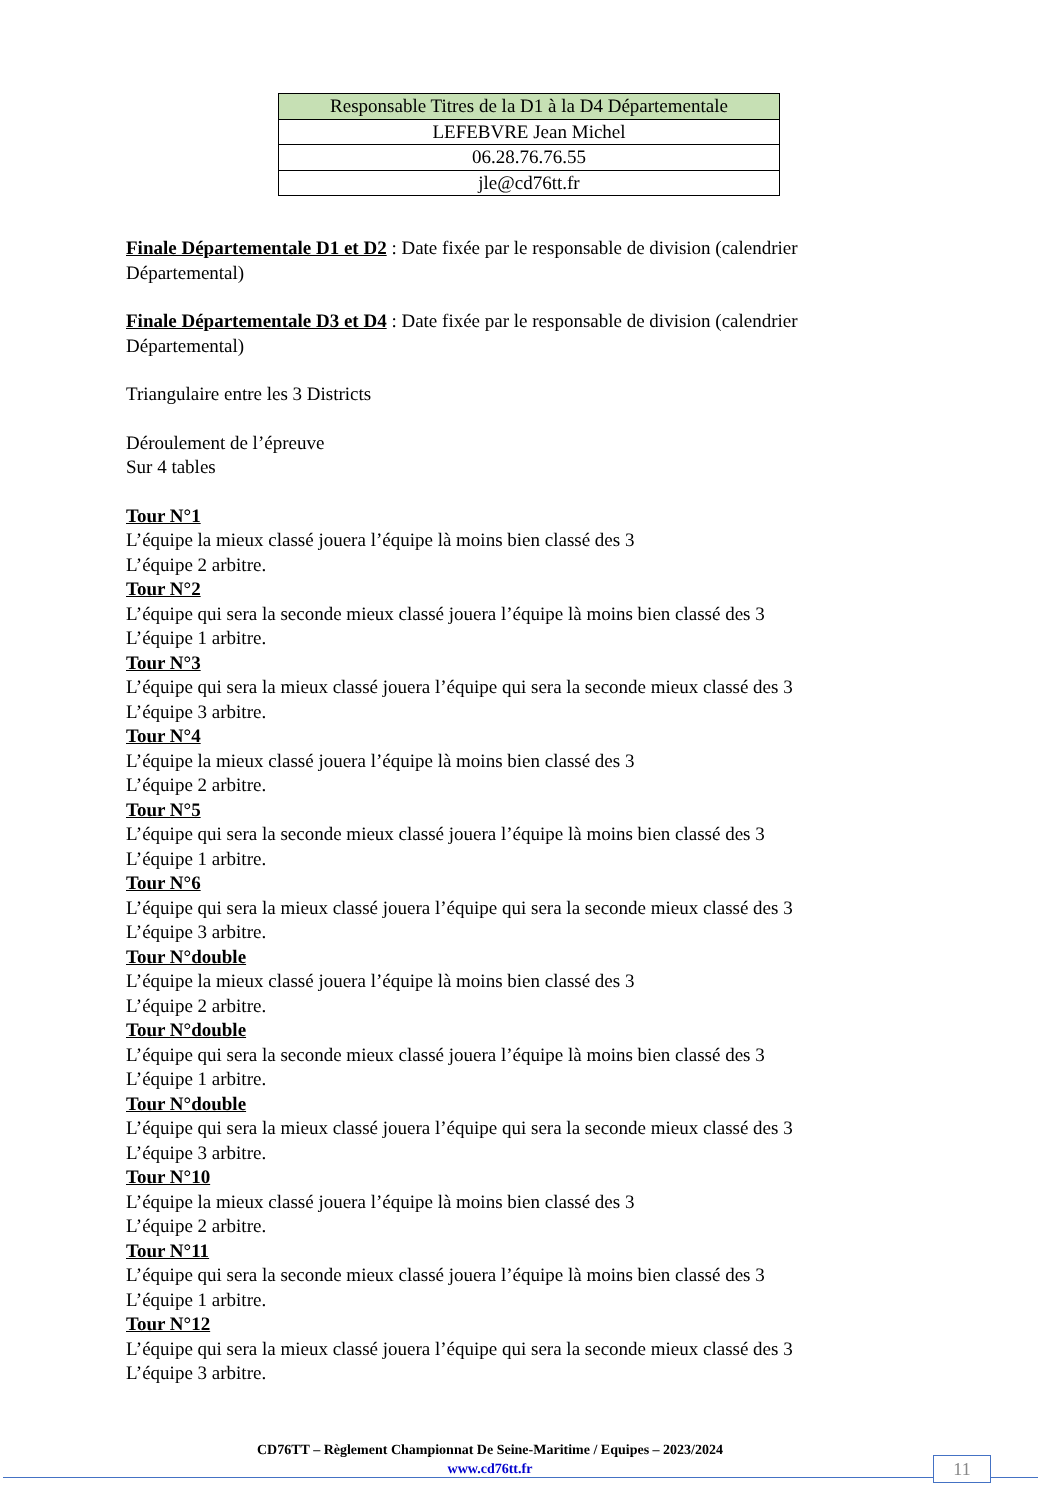| Responsable Titres de la D1 à la D4 Départementale |
| LEFEBVRE Jean Michel |
| 06.28.76.76.55 |
| jle@cd76tt.fr |
Finale Départementale D1 et D2 : Date fixée par le responsable de division (calendrier Départemental)
Finale Départementale D3 et D4 : Date fixée par le responsable de division (calendrier Départemental)
Triangulaire entre les 3 Districts
Déroulement de l’épreuve
Sur 4 tables
Tour N°1
L’équipe la mieux classé jouera l’équipe là moins bien classé des 3
L’équipe 2 arbitre.
Tour N°2
L’équipe qui sera la seconde mieux classé jouera l’équipe là moins bien classé des 3
L’équipe 1 arbitre.
Tour N°3
L’équipe qui sera la mieux classé jouera l’équipe qui sera la seconde mieux classé des 3
L’équipe 3 arbitre.
Tour N°4
L’équipe la mieux classé jouera l’équipe là moins bien classé des 3
L’équipe 2 arbitre.
Tour N°5
L’équipe qui sera la seconde mieux classé jouera l’équipe là moins bien classé des 3
L’équipe 1 arbitre.
Tour N°6
L’équipe qui sera la mieux classé jouera l’équipe qui sera la seconde mieux classé des 3
L’équipe 3 arbitre.
Tour N°double
L’équipe la mieux classé jouera l’équipe là moins bien classé des 3
L’équipe 2 arbitre.
Tour N°double
L’équipe qui sera la seconde mieux classé jouera l’équipe là moins bien classé des 3
L’équipe 1 arbitre.
Tour N°double
L’équipe qui sera la mieux classé jouera l’équipe qui sera la seconde mieux classé des 3
L’équipe 3 arbitre.
Tour N°10
L’équipe la mieux classé jouera l’équipe là moins bien classé des 3
L’équipe 2 arbitre.
Tour N°11
L’équipe qui sera la seconde mieux classé jouera l’équipe là moins bien classé des 3
L’équipe 1 arbitre.
Tour N°12
L’équipe qui sera la mieux classé jouera l’équipe qui sera la seconde mieux classé des 3
L’équipe 3 arbitre.
CD76TT – Règlement Championnat De Seine-Maritime / Equipes – 2023/2024
www.cd76tt.fr
11